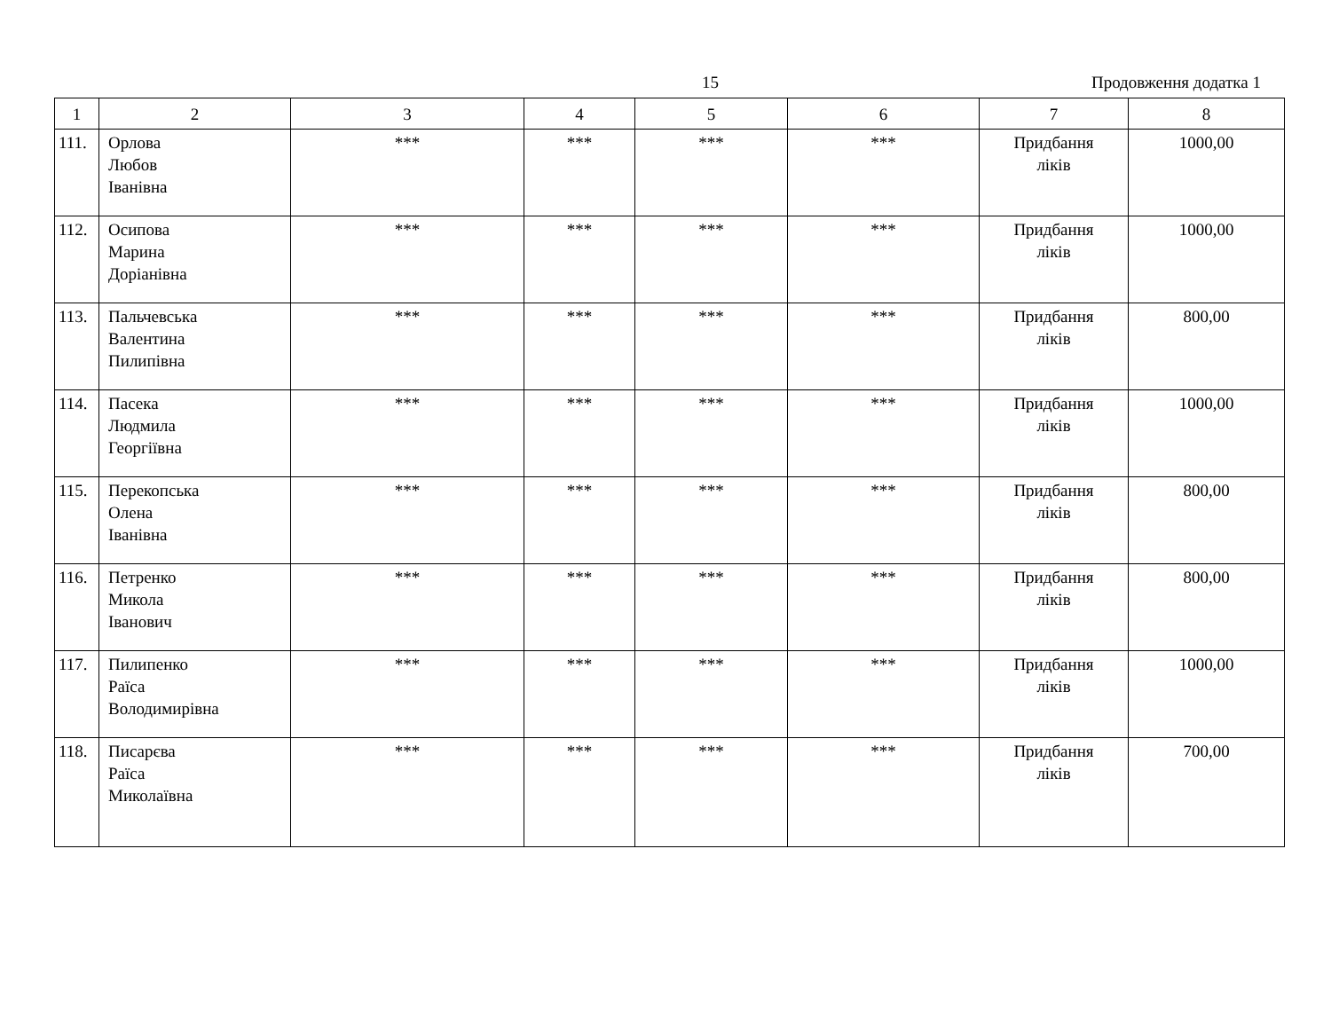15 Продовження додатка 1
| 1 | 2 | 3 | 4 | 5 | 6 | 7 | 8 |
| --- | --- | --- | --- | --- | --- | --- | --- |
| 111. | Орлова Любов Іванівна | *** | *** | *** | *** | Придбання ліків | 1000,00 |
| 112. | Осипова Марина Доріанівна | *** | *** | *** | *** | Придбання ліків | 1000,00 |
| 113. | Пальчевська Валентина Пилипівна | *** | *** | *** | *** | Придбання ліків | 800,00 |
| 114. | Пасека Людмила Георгіївна | *** | *** | *** | *** | Придбання ліків | 1000,00 |
| 115. | Перекопська Олена Іванівна | *** | *** | *** | *** | Придбання ліків | 800,00 |
| 116. | Петренко Микола Іванович | *** | *** | *** | *** | Придбання ліків | 800,00 |
| 117. | Пилипенко Раїса Володимирівна | *** | *** | *** | *** | Придбання ліків | 1000,00 |
| 118. | Писарєва Раїса Миколаївна | *** | *** | *** | *** | Придбання ліків | 700,00 |